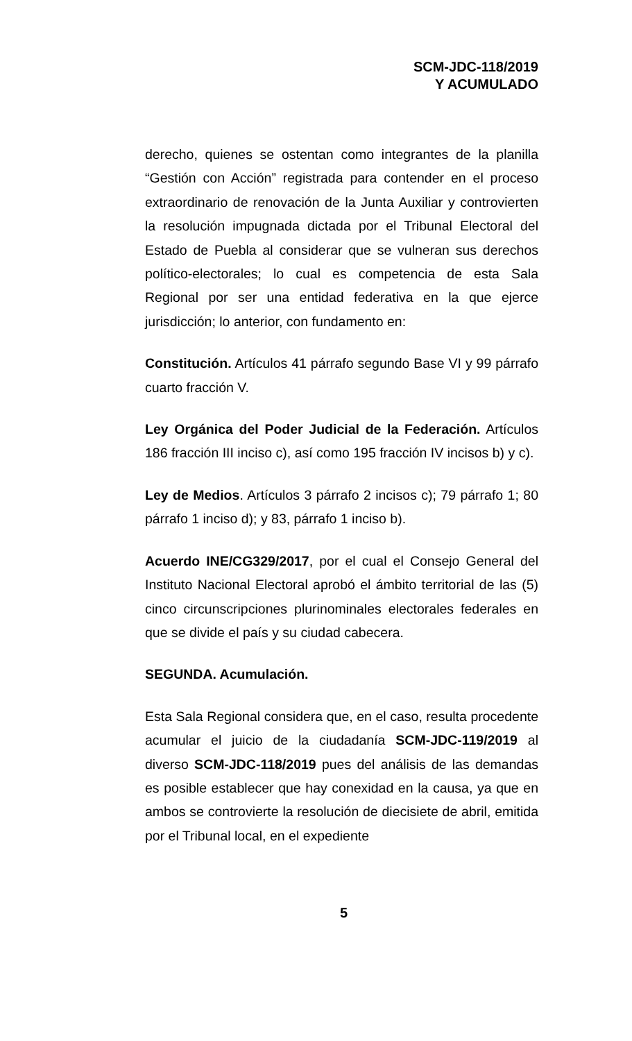SCM-JDC-118/2019
Y ACUMULADO
derecho, quienes se ostentan como integrantes de la planilla “Gestión con Acción” registrada para contender en el proceso extraordinario de renovación de la Junta Auxiliar y controvierten la resolución impugnada dictada por el Tribunal Electoral del Estado de Puebla al considerar que se vulneran sus derechos político-electorales; lo cual es competencia de esta Sala Regional por ser una entidad federativa en la que ejerce jurisdicción; lo anterior, con fundamento en:
Constitución. Artículos 41 párrafo segundo Base VI y 99 párrafo cuarto fracción V.
Ley Orgánica del Poder Judicial de la Federación. Artículos 186 fracción III inciso c), así como 195 fracción IV incisos b) y c).
Ley de Medios. Artículos 3 párrafo 2 incisos c); 79 párrafo 1; 80 párrafo 1 inciso d); y 83, párrafo 1 inciso b).
Acuerdo INE/CG329/2017, por el cual el Consejo General del Instituto Nacional Electoral aprobó el ámbito territorial de las (5) cinco circunscripciones plurinominales electorales federales en que se divide el país y su ciudad cabecera.
SEGUNDA. Acumulación.
Esta Sala Regional considera que, en el caso, resulta procedente acumular el juicio de la ciudadanía SCM-JDC-119/2019 al diverso SCM-JDC-118/2019 pues del análisis de las demandas es posible establecer que hay conexidad en la causa, ya que en ambos se controvierte la resolución de diecisiete de abril, emitida por el Tribunal local, en el expediente
5